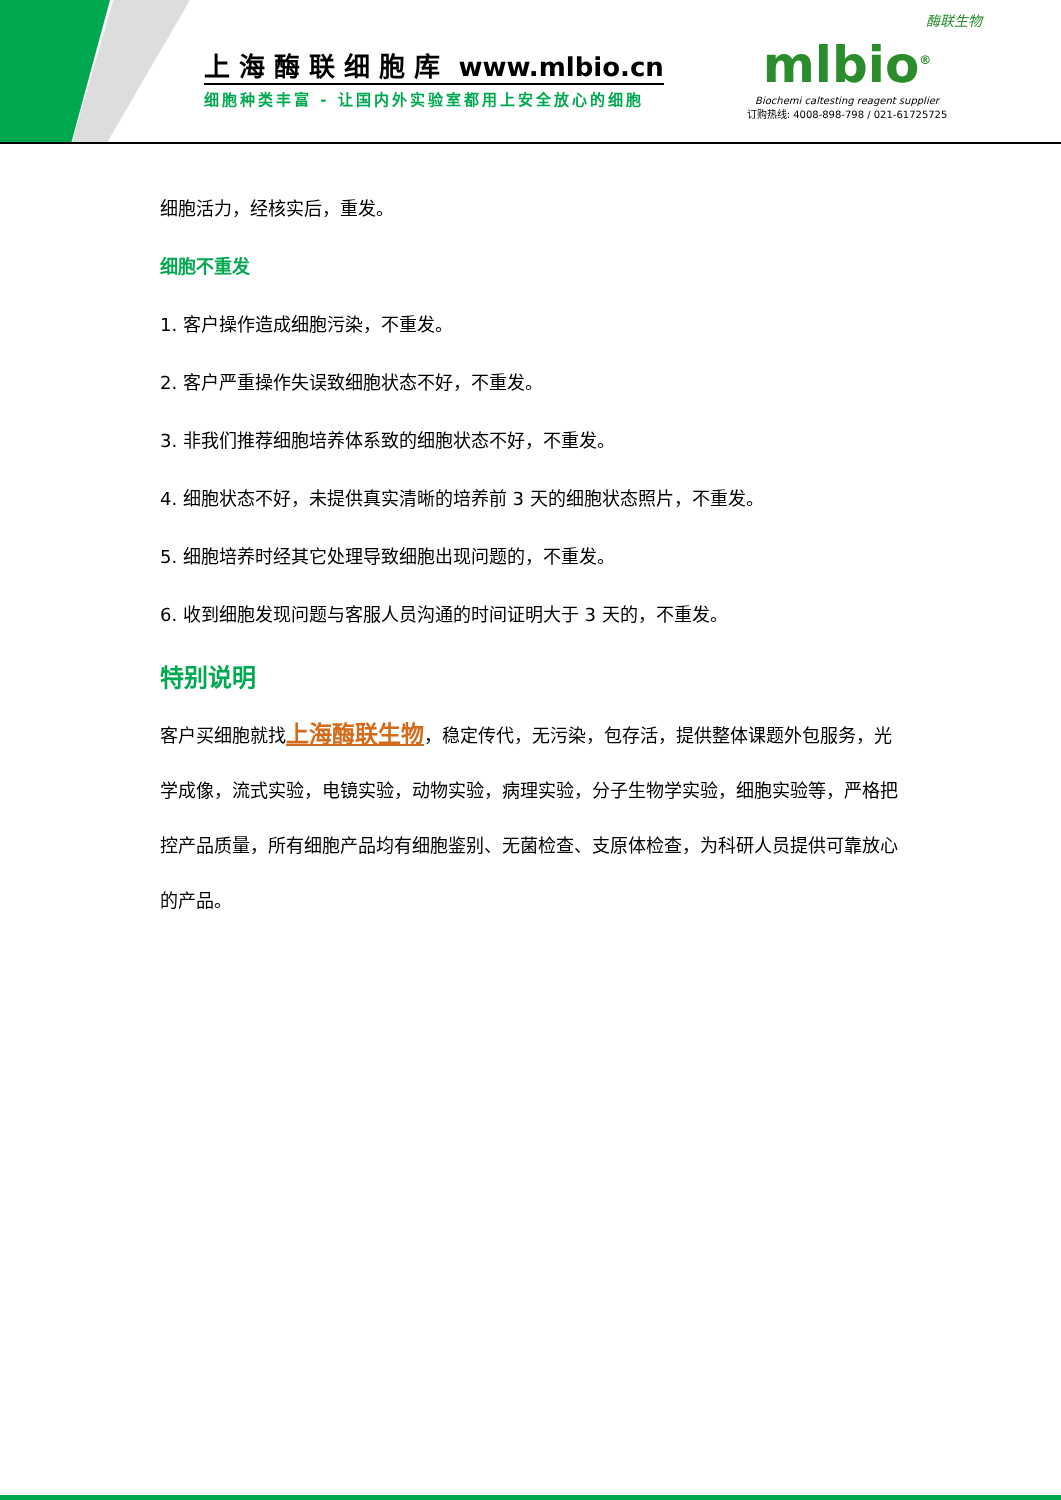上 海 酶 联 细 胞 库 www.mlbio.cn
细胞种类丰富 - 让国内外实验室都用上安全放心的细胞
酶联生物
mlbio<sup>®</sup>
Biochemi caltesting reagent supplier
订购热线: 4008-898-798 / 021-61725725
细胞活力，经核实后，重发。
细胞不重发
1. 客户操作造成细胞污染，不重发。
2. 客户严重操作失误致细胞状态不好，不重发。
3. 非我们推荐细胞培养体系致的细胞状态不好，不重发。
4. 细胞状态不好，未提供真实清晰的培养前 3 天的细胞状态照片，不重发。
5. 细胞培养时经其它处理导致细胞出现问题的，不重发。
6. 收到细胞发现问题与客服人员沟通的时间证明大于 3 天的，不重发。
特别说明
客户买细胞就找上海酶联生物，稳定传代，无污染，包存活，提供整体课题外包服务，光学成像，流式实验，电镜实验，动物实验，病理实验，分子生物学实验，细胞实验等，严格把控产品质量，所有细胞产品均有细胞鉴别、无菌检查、支原体检查，为科研人员提供可靠放心的产品。